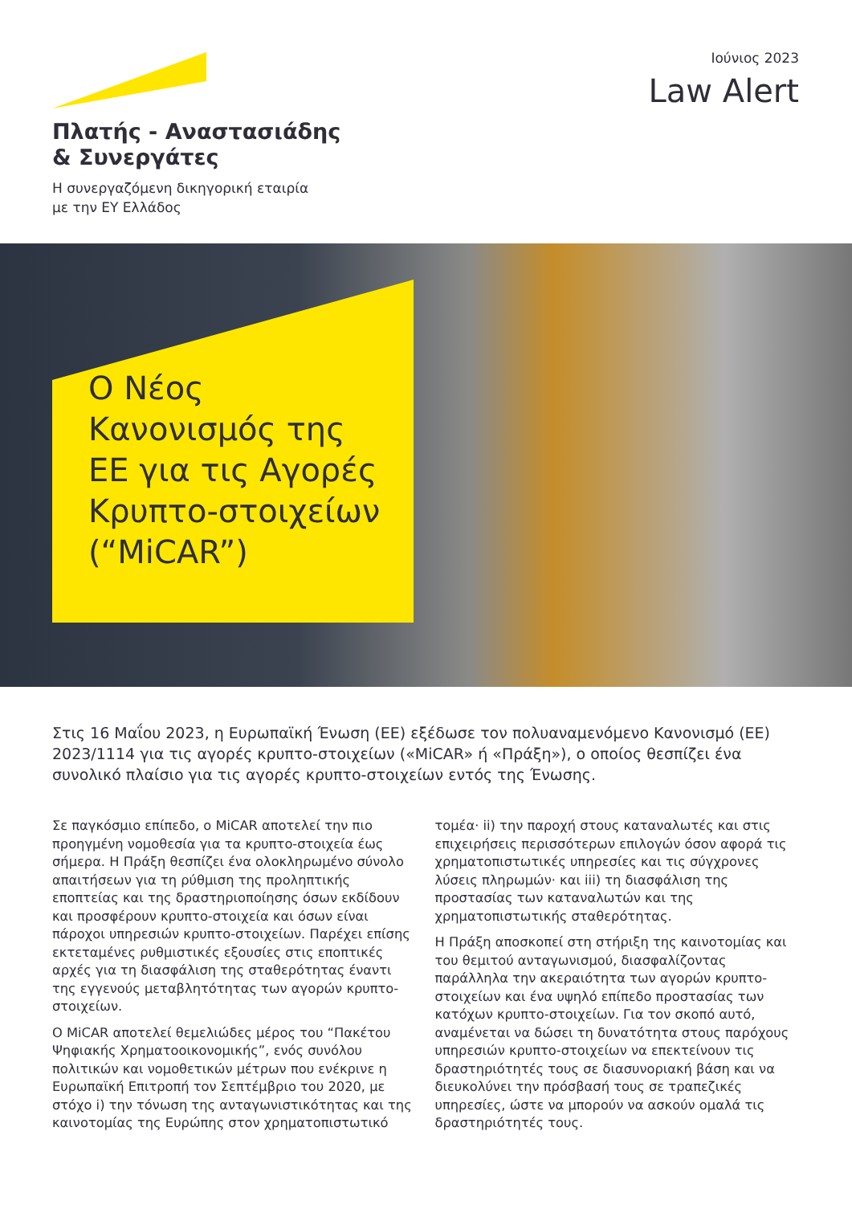Πλατής - Αναστασιάδης
& Συνεργάτες
Η συνεργαζόμενη δικηγορική εταιρία
με την ΕΥ Ελλάδος
Ιούνιος 2023
Law Alert
Ο Νέος
Κανονισμός της
ΕΕ για τις Αγορές
Κρυπτο-στοιχείων
(“MiCAR”)
Στις 16 Μαΐου 2023, η Ευρωπαϊκή Ένωση (ΕΕ) εξέδωσε τον πολυαναμενόμενο Κανονισμό (ΕΕ) 2023/1114 για τις αγορές κρυπτο-στοιχείων («MiCAR» ή «Πράξη»), ο οποίος θεσπίζει ένα συνολικό πλαίσιο για τις αγορές κρυπτο-στοιχείων εντός της Ένωσης.
Σε παγκόσμιο επίπεδο, ο MiCAR αποτελεί την πιο προηγμένη νομοθεσία για τα κρυπτο-στοιχεία έως σήμερα. Η Πράξη θεσπίζει ένα ολοκληρωμένο σύνολο απαιτήσεων για τη ρύθμιση της προληπτικής εποπτείας και της δραστηριοποίησης όσων εκδίδουν και προσφέρουν κρυπτο-στοιχεία και όσων είναι πάροχοι υπηρεσιών κρυπτο-στοιχείων. Παρέχει επίσης εκτεταμένες ρυθμιστικές εξουσίες στις εποπτικές αρχές για τη διασφάλιση της σταθερότητας έναντι της εγγενούς μεταβλητότητας των αγορών κρυπτο-στοιχείων.
Ο MiCAR αποτελεί θεμελιώδες μέρος του “Πακέτου Ψηφιακής Χρηματοοικονομικής”, ενός συνόλου πολιτικών και νομοθετικών μέτρων που ενέκρινε η Ευρωπαϊκή Επιτροπή τον Σεπτέμβριο του 2020, με στόχο i) την τόνωση της ανταγωνιστικότητας και της καινοτομίας της Ευρώπης στον χρηματοπιστωτικό τομέα· ii) την παροχή στους καταναλωτές και στις επιχειρήσεις περισσότερων επιλογών όσον αφορά τις χρηματοπιστωτικές υπηρεσίες και τις σύγχρονες λύσεις πληρωμών· και iii) τη διασφάλιση της προστασίας των καταναλωτών και της χρηματοπιστωτικής σταθερότητας.
Η Πράξη αποσκοπεί στη στήριξη της καινοτομίας και του θεμιτού ανταγωνισμού, διασφαλίζοντας παράλληλα την ακεραιότητα των αγορών κρυπτο-στοιχείων και ένα υψηλό επίπεδο προστασίας των κατόχων κρυπτο-στοιχείων. Για τον σκοπό αυτό, αναμένεται να δώσει τη δυνατότητα στους παρόχους υπηρεσιών κρυπτο-στοιχείων να επεκτείνουν τις δραστηριότητές τους σε διασυνοριακή βάση και να διευκολύνει την πρόσβασή τους σε τραπεζικές υπηρεσίες, ώστε να μπορούν να ασκούν ομαλά τις δραστηριότητές τους.